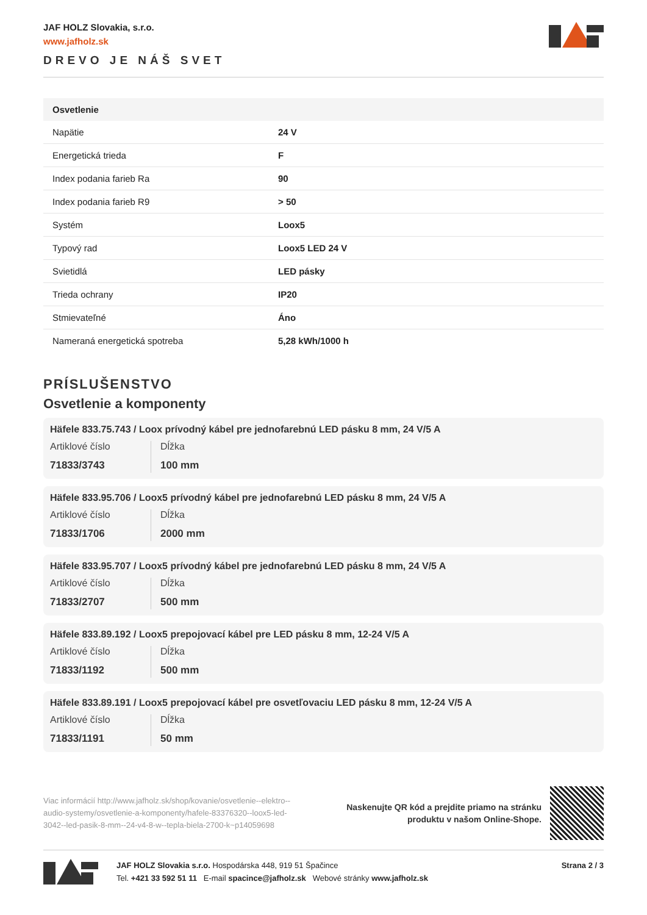JAF HOLZ Slovakia, s.r.o.
www.jafholz.sk
DREVO JE NÁŠ SVET
| Osvetlenie | |
| --- | --- |
| Napätie | 24 V |
| Energetická trieda | F |
| Index podania farieb Ra | 90 |
| Index podania farieb R9 | > 50 |
| Systém | Loox5 |
| Typový rad | Loox5 LED 24 V |
| Svietidlá | LED pásky |
| Trieda ochrany | IP20 |
| Stmievateľné | Áno |
| Nameraná energetická spotreba | 5,28 kWh/1000 h |
PRÍSLUŠENSTVO
Osvetlenie a komponenty
Häfele 833.75.743 / Loox prívodný kábel pre jednofarebnú LED pásku 8 mm, 24 V/5 A
Artiklové číslo
71833/3743
Dĺžka
100 mm
Häfele 833.95.706 / Loox5 prívodný kábel pre jednofarebnú LED pásku 8 mm, 24 V/5 A
Artiklové číslo
71833/1706
Dĺžka
2000 mm
Häfele 833.95.707 / Loox5 prívodný kábel pre jednofarebnú LED pásku 8 mm, 24 V/5 A
Artiklové číslo
71833/2707
Dĺžka
500 mm
Häfele 833.89.192 / Loox5 prepojovací kábel pre LED pásku 8 mm, 12-24 V/5 A
Artiklové číslo
71833/1192
Dĺžka
500 mm
Häfele 833.89.191 / Loox5 prepojovací kábel pre osvetľovaciu LED pásku 8 mm, 12-24 V/5 A
Artiklové číslo
71833/1191
Dĺžka
50 mm
Viac informácií http://www.jafholz.sk/shop/kovanie/osvetlenie--elektro--audio-systemy/osvetlenie-a-komponenty/hafele-83376320--loox5-led-3042--led-pasik-8-mm--24-v4-8-w--tepla-biela-2700-k~p14059698
Naskenujte QR kód a prejdite priamo na stránku
produktu v našom Online-Shope.
JAF HOLZ Slovakia s.r.o. Hospodárska 448, 919 51 Špačince
Tel. +421 33 592 51 11 E-mail spacince@jafholz.sk Webové stránky www.jafholz.sk
Strana 2 / 3